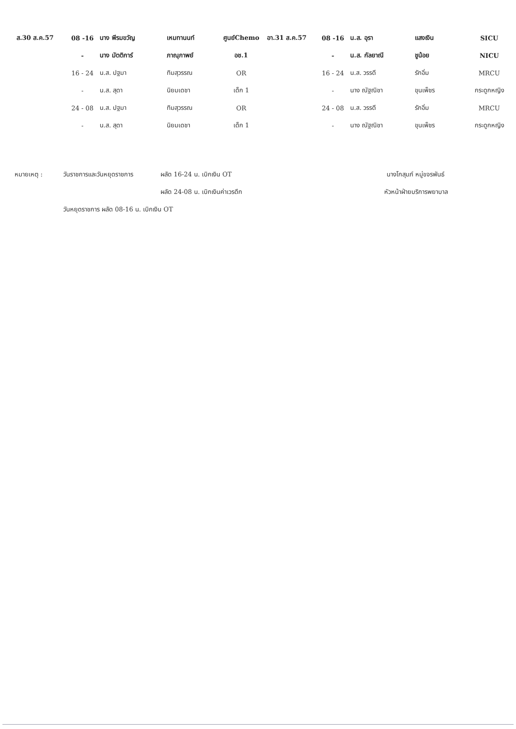| ส.30 ส.ค.57 | 08 -16 | นาง พีรมขวัญ | เหมทานนท์ | ศูนย์Chemo | อา.31 ส.ค.57 | 08 -16 | น.ส. อุรา | แสงเงิน | SICU |
| | - | นาง มัตติการ์ | ภาณุภาพย์ | อช.1 | | - | น.ส. กัลยาณี | ชูน้อย | NICU |
| | 16 - 24 | น.ส. ปฐมา | ทิมสุวรรณ | OR | | 16 - 24 | น.ส. วรรดี | รักอิ่ม | MRCU |
| | - | น.ส. สุดา | นิยมเดชา | เด็ก 1 | | - | นาง ณัฐณิชา | ขุนเพ็ชร | กระดูกหญิง |
| | 24 - 08 | น.ส. ปฐมา | ทิมสุวรรณ | OR | | 24 - 08 | น.ส. วรรดี | รักอิ่ม | MRCU |
| | - | น.ส. สุดา | นิยมเดชา | เด็ก 1 | | - | นาง ณัฐณิชา | ขุนเพ็ชร | กระดูกหญิง |
หมายเหตุ : วันราชการและวันหยุดราชการ ผลัด 16-24 น. เบิกเงิน OT นางโกสุมภ์ หมู่ขจรพันธ์
ผลัด 24-08 น. เบิกเงินค่าเวรดึก หัวหน้าฝ่ายบริการพยาบาล
วันหยุดราชการ ผลัด 08-16 น. เบิกเงิน OT